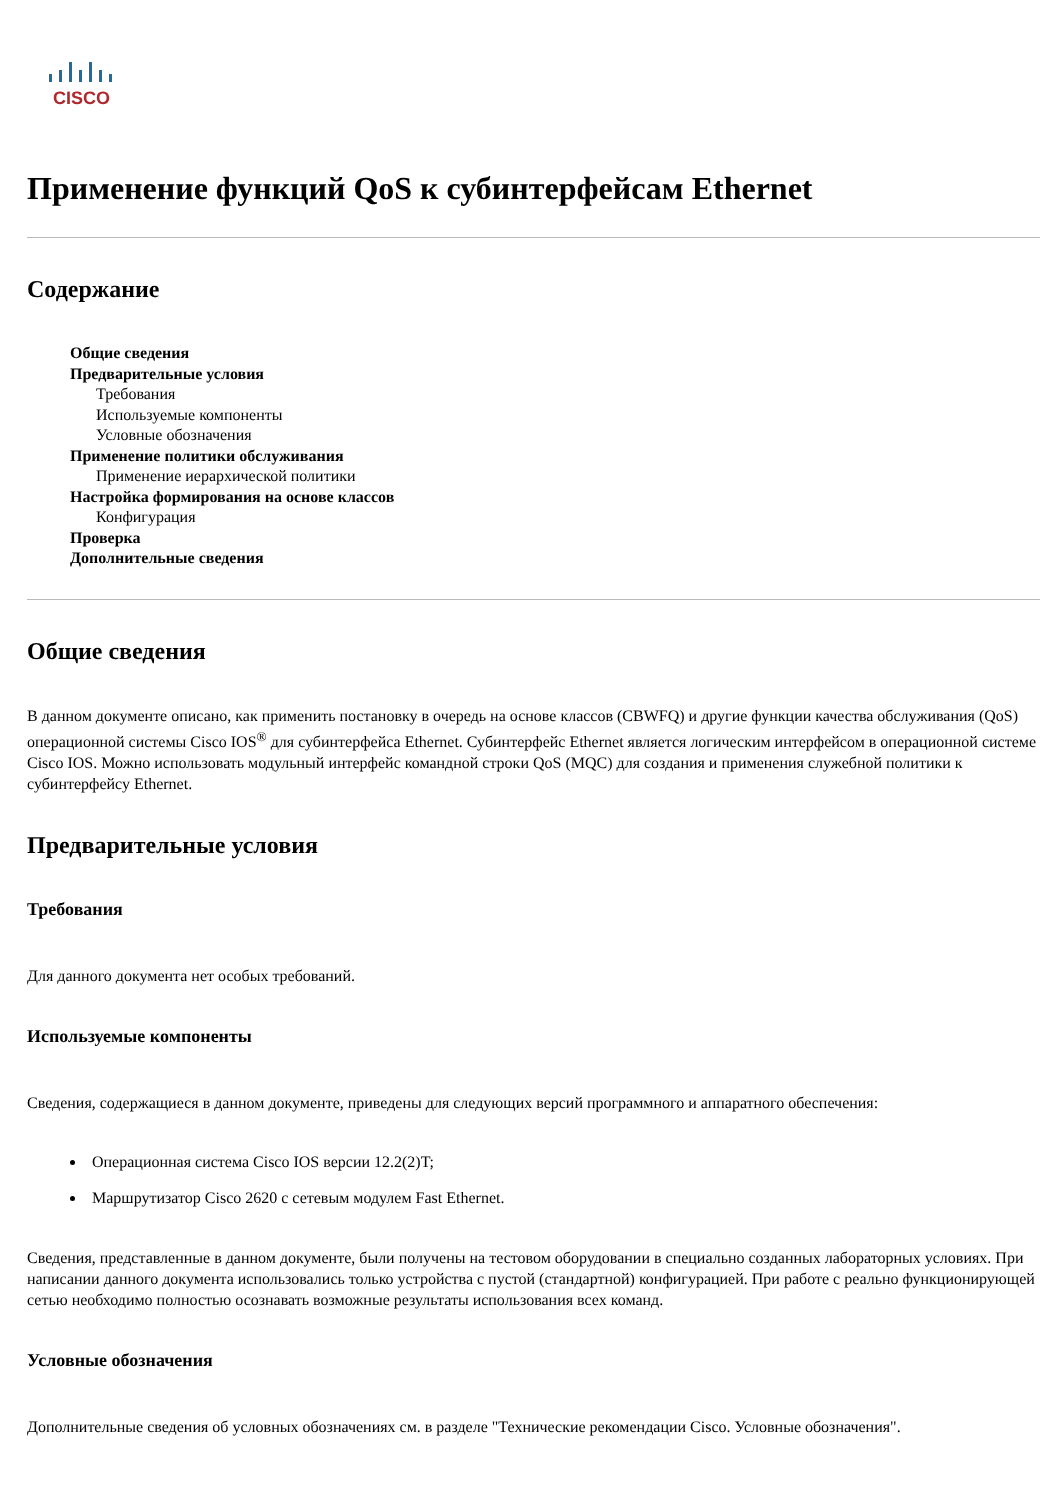CISCO
Применение функций QoS к субинтерфейсам Ethernet
Содержание
Общие сведения
Предварительные условия
Требования
Используемые компоненты
Условные обозначения
Применение политики обслуживания
Применение иерархической политики
Настройка формирования на основе классов
Конфигурация
Проверка
Дополнительные сведения
Общие сведения
В данном документе описано, как применить постановку в очередь на основе классов (CBWFQ) и другие функции качества обслуживания (QoS) операционной системы Cisco IOS<sup>®</sup> для субинтерфейса Ethernet. Субинтерфейс Ethernet является логическим интерфейсом в операционной системе Cisco IOS. Можно использовать модульный интерфейс командной строки QoS (MQC) для создания и применения служебной политики к субинтерфейсу Ethernet.
Предварительные условия
Требования
Для данного документа нет особых требований.
Используемые компоненты
Сведения, содержащиеся в данном документе, приведены для следующих версий программного и аппаратного обеспечения:
Операционная система Cisco IOS версии 12.2(2)T;
Маршрутизатор Cisco 2620 с сетевым модулем Fast Ethernet.
Сведения, представленные в данном документе, были получены на тестовом оборудовании в специально созданных лабораторных условиях. При написании данного документа использовались только устройства с пустой (стандартной) конфигурацией. При работе с реально функционирующей сетью необходимо полностью осознавать возможные результаты использования всех команд.
Условные обозначения
Дополнительные сведения об условных обозначениях см. в разделе "Технические рекомендации Cisco. Условные обозначения".